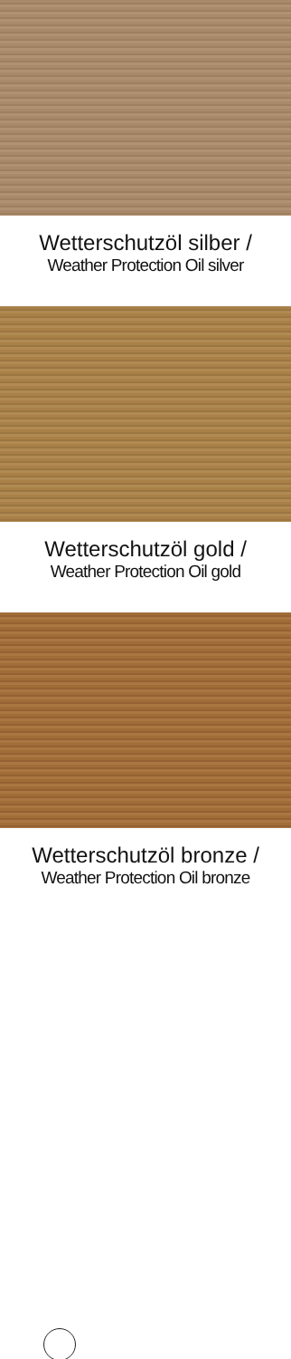Wetterschutzöl silber /
Weather Protection Oil silver
Wetterschutzöl gold /
Weather Protection Oil gold
Wetterschutzöl bronze /
Weather Protection Oil bronze